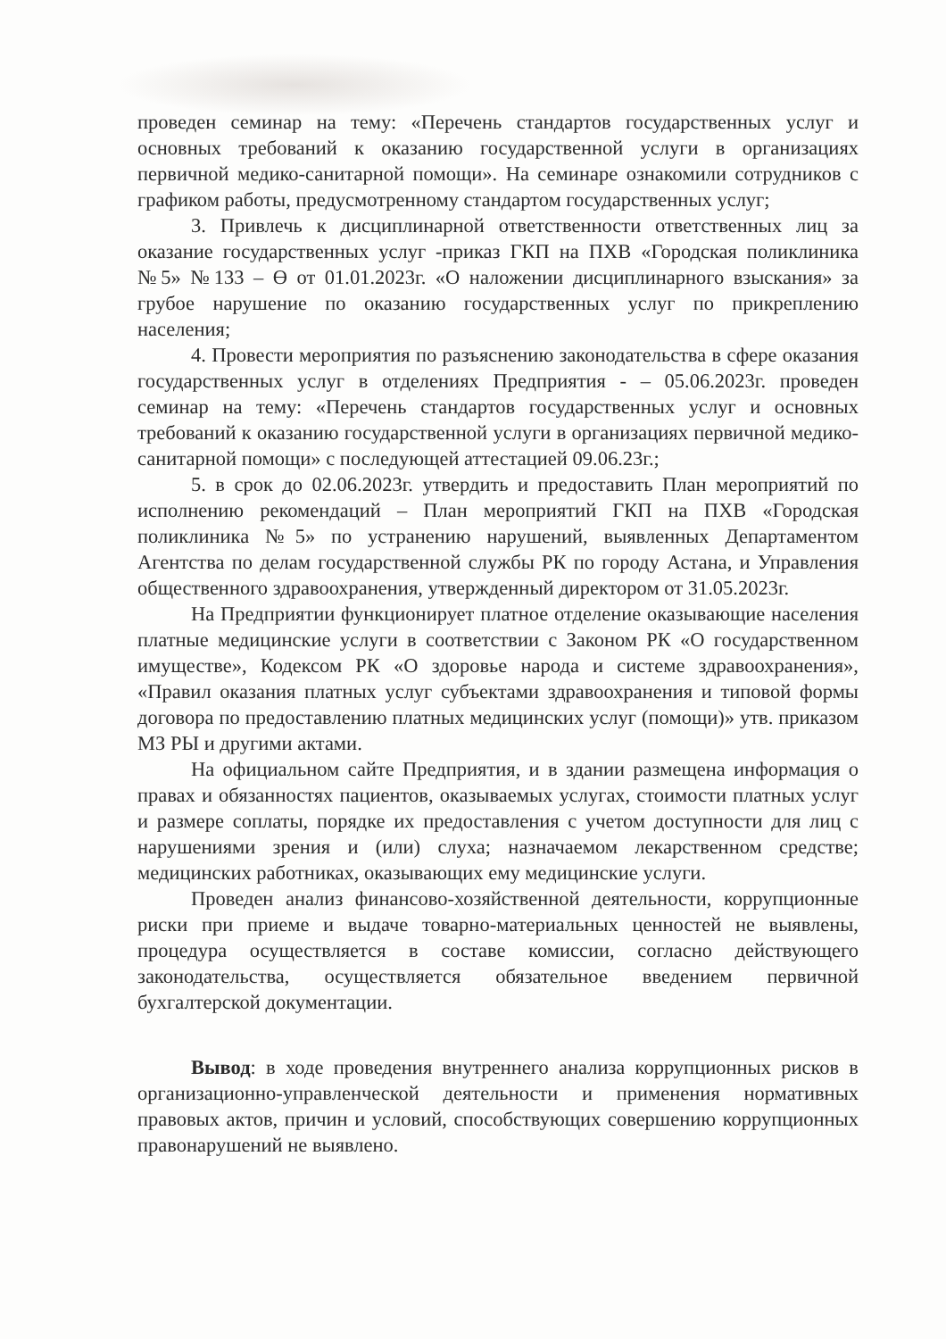проведен семинар на тему: «Перечень стандартов государственных услуг и основных требований к оказанию государственной услуги в организациях первичной медико-санитарной помощи». На семинаре ознакомили сотрудников с графиком работы, предусмотренному стандартом государственных услуг;
3. Привлечь к дисциплинарной ответственности ответственных лиц за оказание государственных услуг -приказ ГКП на ПХВ «Городская поликлиника №5» №133 – Ө от 01.01.2023г. «О наложении дисциплинарного взыскания» за грубое нарушение по оказанию государственных услуг по прикреплению населения;
4. Провести мероприятия по разъяснению законодательства в сфере оказания государственных услуг в отделениях Предприятия - – 05.06.2023г. проведен семинар на тему: «Перечень стандартов государственных услуг и основных требований к оказанию государственной услуги в организациях первичной медико-санитарной помощи» с последующей аттестацией 09.06.23г.;
5. в срок до 02.06.2023г. утвердить и предоставить План мероприятий по исполнению рекомендаций – План мероприятий ГКП на ПХВ «Городская поликлиника №5» по устранению нарушений, выявленных Департаментом Агентства по делам государственной службы РК по городу Астана, и Управления общественного здравоохранения, утвержденный директором от 31.05.2023г.
На Предприятии функционирует платное отделение оказывающие населения платные медицинские услуги в соответствии с Законом РК «О государственном имуществе», Кодексом РК «О здоровье народа и системе здравоохранения», «Правил оказания платных услуг субъектами здравоохранения и типовой формы договора по предоставлению платных медицинских услуг (помощи)» утв. приказом МЗ РЫ и другими актами.
На официальном сайте Предприятия, и в здании размещена информация о правах и обязанностях пациентов, оказываемых услугах, стоимости платных услуг и размере соплаты, порядке их предоставления с учетом доступности для лиц с нарушениями зрения и (или) слуха; назначаемом лекарственном средстве; медицинских работниках, оказывающих ему медицинские услуги.
Проведен анализ финансово-хозяйственной деятельности, коррупционные риски при приеме и выдаче товарно-материальных ценностей не выявлены, процедура осуществляется в составе комиссии, согласно действующего законодательства, осуществляется обязательное введением первичной бухгалтерской документации.
Вывод: в ходе проведения внутреннего анализа коррупционных рисков в организационно-управленческой деятельности и применения нормативных правовых актов, причин и условий, способствующих совершению коррупционных правонарушений не выявлено.